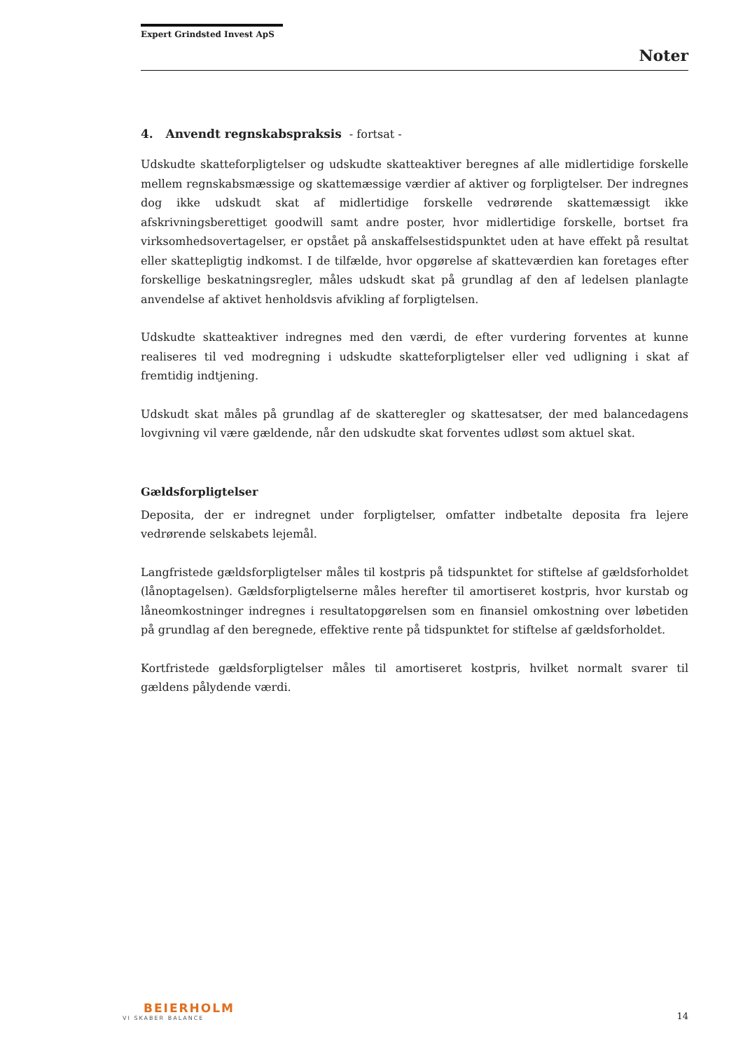Expert Grindsted Invest ApS
Noter
4. Anvendt regnskabspraksis - fortsat -
Udskudte skatteforpligtelser og udskudte skatteaktiver beregnes af alle midlertidige forskelle mellem regnskabsmæssige og skattemæssige værdier af aktiver og forpligtelser. Der indregnes dog ikke udskudt skat af midlertidige forskelle vedrørende skattemæssigt ikke afskrivningsberettiget goodwill samt andre poster, hvor midlertidige forskelle, bortset fra virksomhedsovertagelser, er opstået på anskaffelsestidspunktet uden at have effekt på resultat eller skattepligtig indkomst. I de tilfælde, hvor opgørelse af skatteværdien kan foretages efter forskellige beskatningsregler, måles udskudt skat på grundlag af den af ledelsen planlagte anvendelse af aktivet henholdsvis afvikling af forpligtelsen.
Udskudte skatteaktiver indregnes med den værdi, de efter vurdering forventes at kunne realiseres til ved modregning i udskudte skatteforpligtelser eller ved udligning i skat af fremtidig indtjening.
Udskudt skat måles på grundlag af de skatteregler og skattesatser, der med balancedagens lovgivning vil være gældende, når den udskudte skat forventes udløst som aktuel skat.
Gældsforpligtelser
Deposita, der er indregnet under forpligtelser, omfatter indbetalte deposita fra lejere vedrørende selskabets lejemål.
Langfristede gældsforpligtelser måles til kostpris på tidspunktet for stiftelse af gældsforholdet (lånoptagelsen). Gældsforpligtelserne måles herefter til amortiseret kostpris, hvor kurstab og låneomkostninger indregnes i resultatopgørelsen som en finansiel omkostning over løbetiden på grundlag af den beregnede, effektive rente på tidspunktet for stiftelse af gældsforholdet.
Kortfristede gældsforpligtelser måles til amortiseret kostpris, hvilket normalt svarer til gældens pålydende værdi.
BEIERHOLM
VI SKABER BALANCE
14